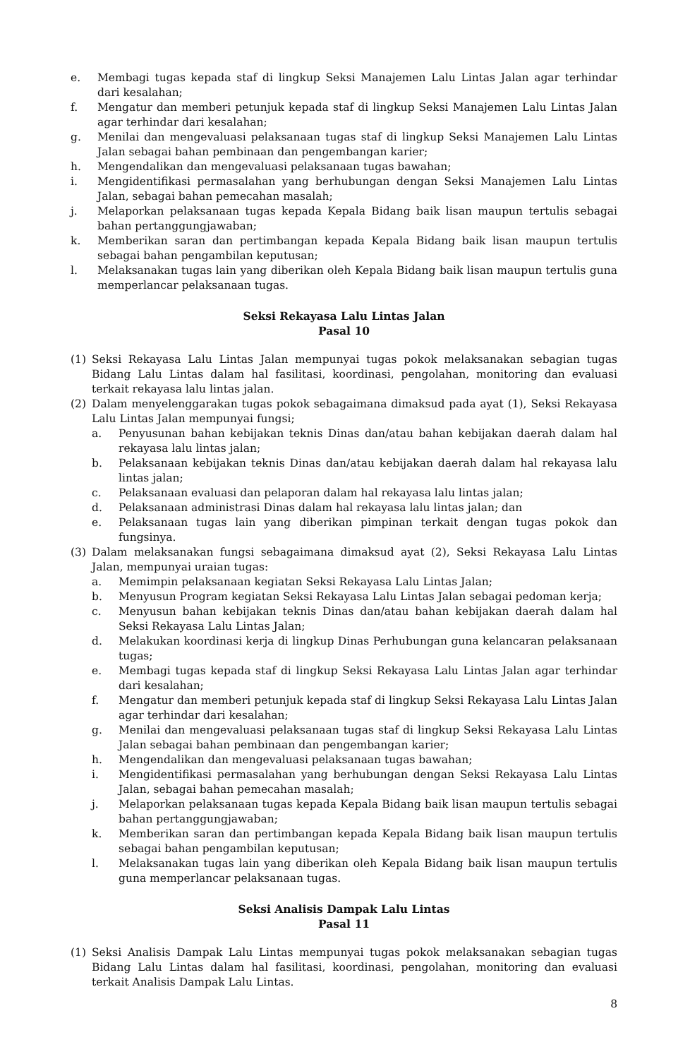e. Membagi tugas kepada staf di lingkup Seksi Manajemen Lalu Lintas Jalan agar terhindar dari kesalahan;
f. Mengatur dan memberi petunjuk kepada staf di lingkup Seksi Manajemen Lalu Lintas Jalan agar terhindar dari kesalahan;
g. Menilai dan mengevaluasi pelaksanaan tugas staf di lingkup Seksi Manajemen Lalu Lintas Jalan sebagai bahan pembinaan dan pengembangan karier;
h. Mengendalikan dan mengevaluasi pelaksanaan tugas bawahan;
i. Mengidentifikasi permasalahan yang berhubungan dengan Seksi Manajemen Lalu Lintas Jalan, sebagai bahan pemecahan masalah;
j. Melaporkan pelaksanaan tugas kepada Kepala Bidang baik lisan maupun tertulis sebagai bahan pertanggungjawaban;
k. Memberikan saran dan pertimbangan kepada Kepala Bidang baik lisan maupun tertulis sebagai bahan pengambilan keputusan;
l. Melaksanakan tugas lain yang diberikan oleh Kepala Bidang baik lisan maupun tertulis guna memperlancar pelaksanaan tugas.
Seksi Rekayasa Lalu Lintas Jalan
Pasal 10
(1) Seksi Rekayasa Lalu Lintas Jalan mempunyai tugas pokok melaksanakan sebagian tugas Bidang Lalu Lintas dalam hal fasilitasi, koordinasi, pengolahan, monitoring dan evaluasi terkait rekayasa lalu lintas jalan.
(2) Dalam menyelenggarakan tugas pokok sebagaimana dimaksud pada ayat (1), Seksi Rekayasa Lalu Lintas Jalan mempunyai fungsi;
a. Penyusunan bahan kebijakan teknis Dinas dan/atau bahan kebijakan daerah dalam hal rekayasa lalu lintas jalan;
b. Pelaksanaan kebijakan teknis Dinas dan/atau kebijakan daerah dalam hal rekayasa lalu lintas jalan;
c. Pelaksanaan evaluasi dan pelaporan dalam hal rekayasa lalu lintas jalan;
d. Pelaksanaan administrasi Dinas dalam hal rekayasa lalu lintas jalan; dan
e. Pelaksanaan tugas lain yang diberikan pimpinan terkait dengan tugas pokok dan fungsinya.
(3) Dalam melaksanakan fungsi sebagaimana dimaksud ayat (2), Seksi Rekayasa Lalu Lintas Jalan, mempunyai uraian tugas:
a. Memimpin pelaksanaan kegiatan Seksi Rekayasa Lalu Lintas Jalan;
b. Menyusun Program kegiatan Seksi Rekayasa Lalu Lintas Jalan sebagai pedoman kerja;
c. Menyusun bahan kebijakan teknis Dinas dan/atau bahan kebijakan daerah dalam hal Seksi Rekayasa Lalu Lintas Jalan;
d. Melakukan koordinasi kerja di lingkup Dinas Perhubungan guna kelancaran pelaksanaan tugas;
e. Membagi tugas kepada staf di lingkup Seksi Rekayasa Lalu Lintas Jalan agar terhindar dari kesalahan;
f. Mengatur dan memberi petunjuk kepada staf di lingkup Seksi Rekayasa Lalu Lintas Jalan agar terhindar dari kesalahan;
g. Menilai dan mengevaluasi pelaksanaan tugas staf di lingkup Seksi Rekayasa Lalu Lintas Jalan sebagai bahan pembinaan dan pengembangan karier;
h. Mengendalikan dan mengevaluasi pelaksanaan tugas bawahan;
i. Mengidentifikasi permasalahan yang berhubungan dengan Seksi Rekayasa Lalu Lintas Jalan, sebagai bahan pemecahan masalah;
j. Melaporkan pelaksanaan tugas kepada Kepala Bidang baik lisan maupun tertulis sebagai bahan pertanggungjawaban;
k. Memberikan saran dan pertimbangan kepada Kepala Bidang baik lisan maupun tertulis sebagai bahan pengambilan keputusan;
l. Melaksanakan tugas lain yang diberikan oleh Kepala Bidang baik lisan maupun tertulis guna memperlancar pelaksanaan tugas.
Seksi Analisis Dampak Lalu Lintas
Pasal 11
(1) Seksi Analisis Dampak Lalu Lintas mempunyai tugas pokok melaksanakan sebagian tugas Bidang Lalu Lintas dalam hal fasilitasi, koordinasi, pengolahan, monitoring dan evaluasi terkait Analisis Dampak Lalu Lintas.
8